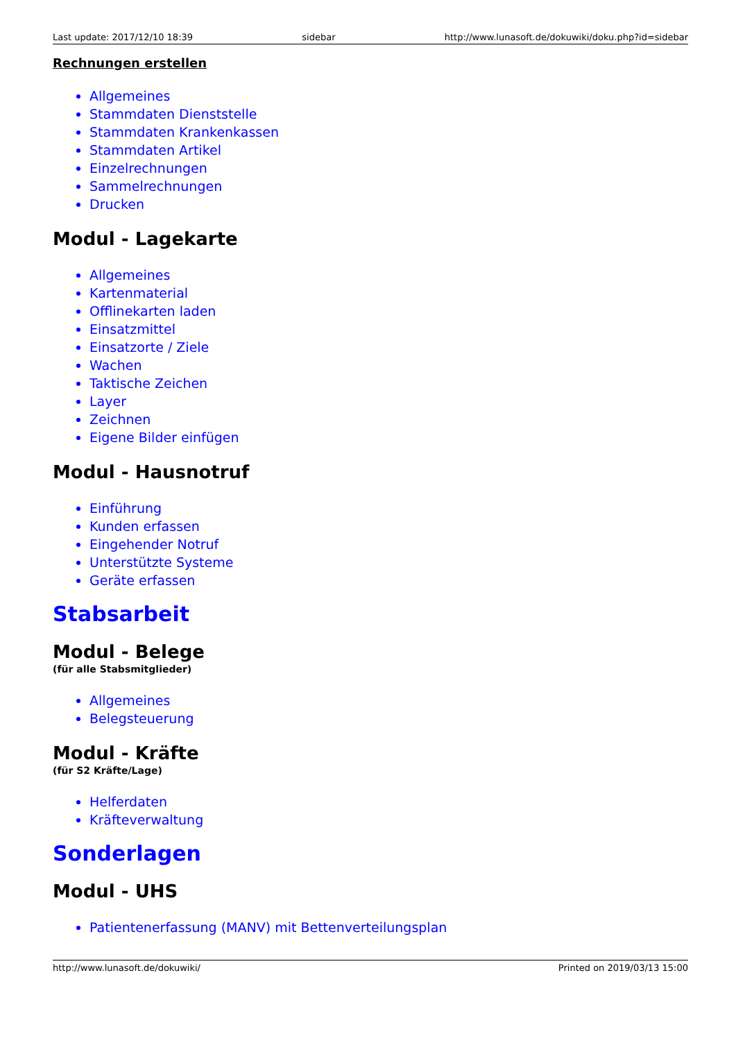Last update: 2017/12/10 18:39 sidebar http://www.lunasoft.de/dokuwiki/doku.php?id=sidebar
Rechnungen erstellen
Allgemeines
Stammdaten Dienststelle
Stammdaten Krankenkassen
Stammdaten Artikel
Einzelrechnungen
Sammelrechnungen
Drucken
Modul - Lagekarte
Allgemeines
Kartenmaterial
Offlinekarten laden
Einsatzmittel
Einsatzorte / Ziele
Wachen
Taktische Zeichen
Layer
Zeichnen
Eigene Bilder einfügen
Modul - Hausnotruf
Einführung
Kunden erfassen
Eingehender Notruf
Unterstützte Systeme
Geräte erfassen
Stabsarbeit
Modul - Belege
(für alle Stabsmitglieder)
Allgemeines
Belegsteuerung
Modul - Kräfte
(für S2 Kräfte/Lage)
Helferdaten
Kräfteverwaltung
Sonderlagen
Modul - UHS
Patientenerfassung (MANV) mit Bettenverteilungsplan
http://www.lunasoft.de/dokuwiki/ Printed on 2019/03/13 15:00